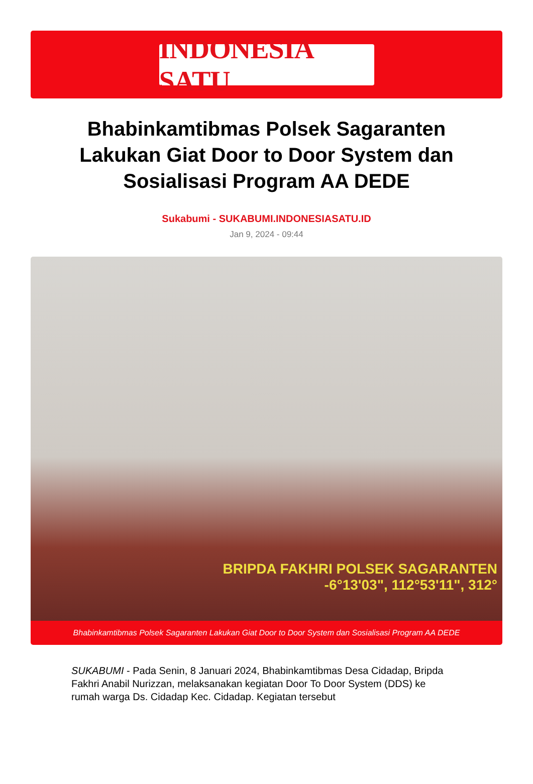INDONESIA SATU
Bhabinkamtibmas Polsek Sagaranten Lakukan Giat Door to Door System dan Sosialisasi Program AA DEDE
Sukabumi - SUKABUMI.INDONESIASATU.ID
Jan 9, 2024 - 09:44
BRIPDA FAKHRI POLSEK SAGARANTEN
-6°13'03", 112°53'11", 312°
Bhabinkamtibmas Polsek Sagaranten Lakukan Giat Door to Door System dan Sosialisasi Program AA DEDE
SUKABUMI - Pada Senin, 8 Januari 2024, Bhabinkamtibmas Desa Cidadap, Bripda Fakhri Anabil Nurizzan, melaksanakan kegiatan Door To Door System (DDS) ke rumah warga Ds. Cidadap Kec. Cidadap. Kegiatan tersebut